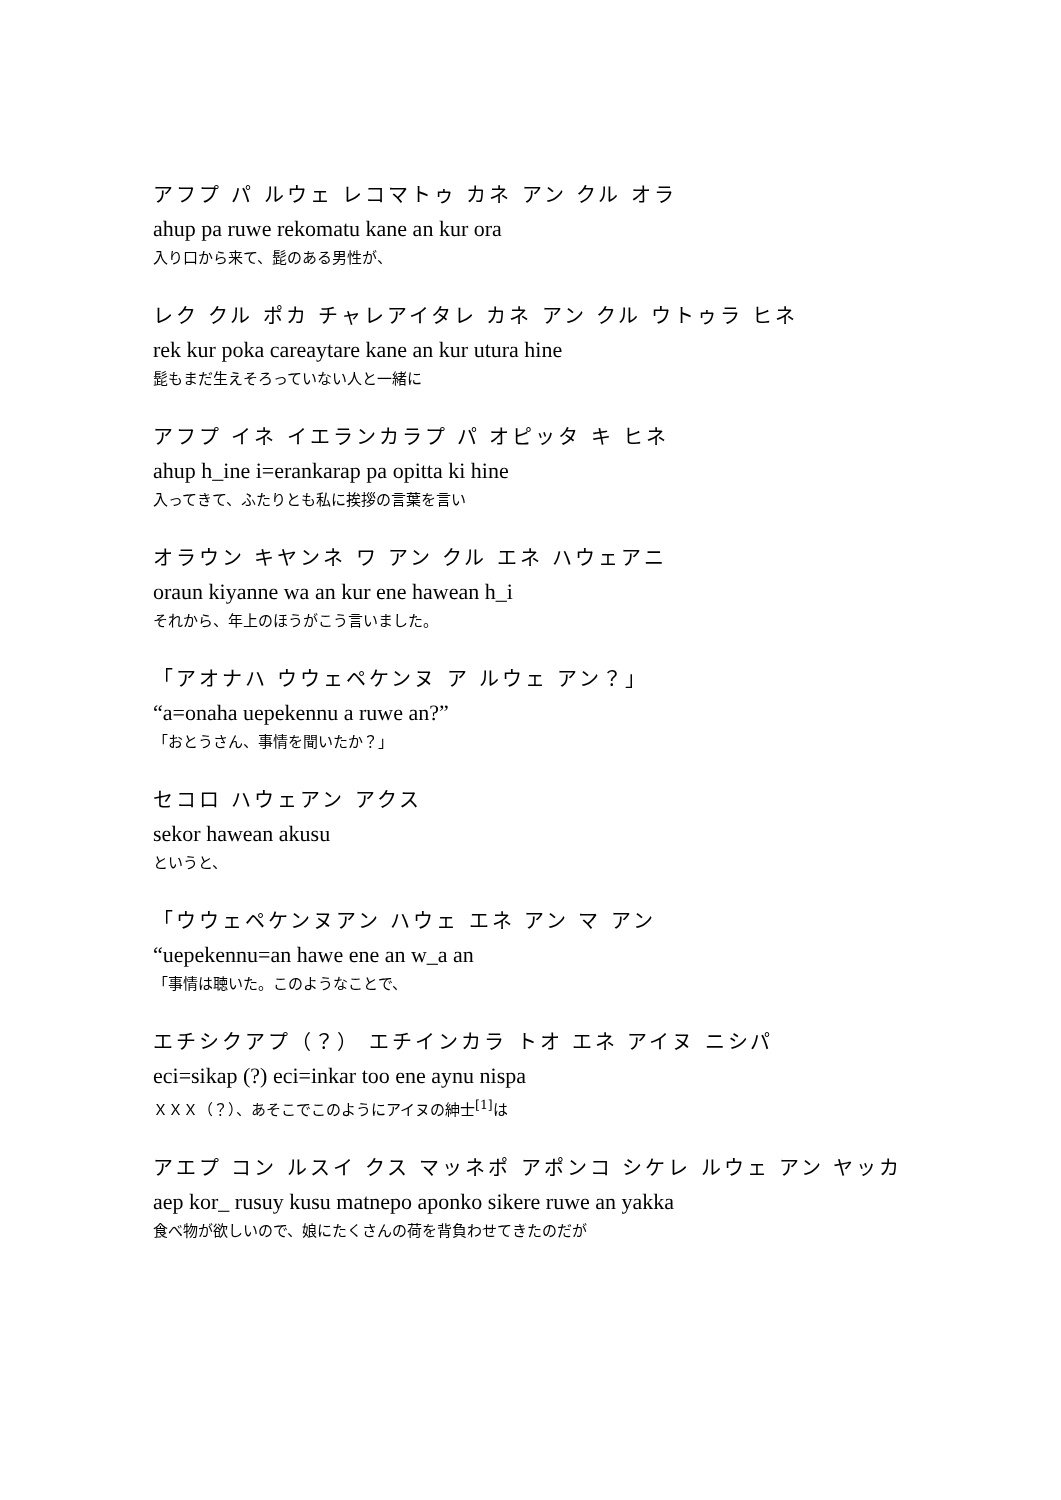アフプ パ ルウェ レコマトゥ カネ アン クル オラ
ahup pa ruwe rekomatu kane an kur ora
入り口から来て、髭のある男性が、
レク クル ポカ チャレアイタレ カネ アン クル ウトゥラ ヒネ
rek kur poka careaytare kane an kur utura hine
髭もまだ生えそろっていない人と一緒に
アフプ イネ イエランカラプ パ オピッタ キ ヒネ
ahup h_ine i=erankarap pa opitta ki hine
入ってきて、ふたりとも私に挨拶の言葉を言い
オラウン キヤンネ ワ アン クル エネ ハウェアニ
oraun kiyanne wa an kur ene hawean h_i
それから、年上のほうがこう言いました。
「アオナハ ウウェペケンヌ ア ルウェ アン？」
“a=onaha uepekennu a ruwe an?”
「おとうさん、事情を聞いたか？」
セコロ ハウェアン アクス
sekor hawean akusu
というと、
「ウウェペケンヌアン ハウェ エネ アン マ アン
“uepekennu=an hawe ene an w_a an
「事情は聴いた。このようなことで、
エチシクアプ（？） エチインカラ トオ エネ アイヌ ニシパ
eci=sikap (?) eci=inkar too ene aynu nispa
ＸＸＸ（？）、あそこでこのようにアイヌの紳士<sup>[1]</sup>は
アエプ コン ルスイ クス マッネポ アポンコ シケレ ルウェ アン ヤッカ
aep kor_ rusuy kusu matnepo aponko sikere ruwe an yakka
食べ物が欲しいので、娘にたくさんの荷を背負わせてきたのだが